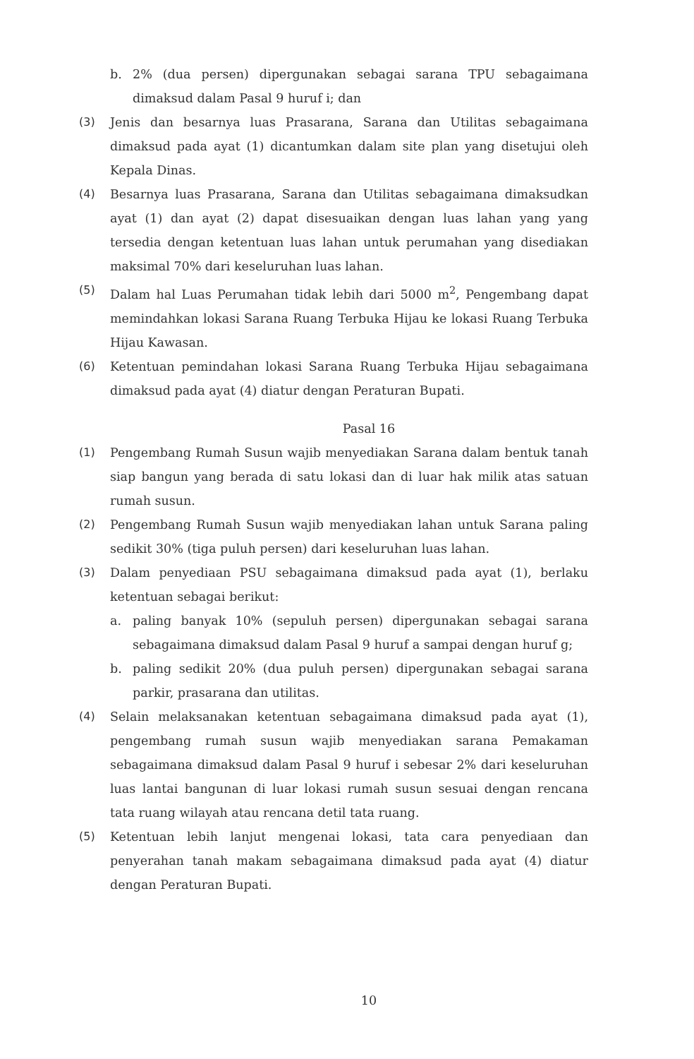b. 2% (dua persen) dipergunakan sebagai sarana TPU sebagaimana dimaksud dalam Pasal 9 huruf i; dan
(3) Jenis dan besarnya luas Prasarana, Sarana dan Utilitas sebagaimana dimaksud pada ayat (1) dicantumkan dalam site plan yang disetujui oleh Kepala Dinas.
(4) Besarnya luas Prasarana, Sarana dan Utilitas sebagaimana dimaksudkan ayat (1) dan ayat (2) dapat disesuaikan dengan luas lahan yang yang tersedia dengan ketentuan luas lahan untuk perumahan yang disediakan maksimal 70% dari keseluruhan luas lahan.
(5) Dalam hal Luas Perumahan tidak lebih dari 5000 m<sup>2</sup>, Pengembang dapat memindahkan lokasi Sarana Ruang Terbuka Hijau ke lokasi Ruang Terbuka Hijau Kawasan.
(6) Ketentuan pemindahan lokasi Sarana Ruang Terbuka Hijau sebagaimana dimaksud pada ayat (4) diatur dengan Peraturan Bupati.
Pasal 16
(1) Pengembang Rumah Susun wajib menyediakan Sarana dalam bentuk tanah siap bangun yang berada di satu lokasi dan di luar hak milik atas satuan rumah susun.
(2) Pengembang Rumah Susun wajib menyediakan lahan untuk Sarana paling sedikit 30% (tiga puluh persen) dari keseluruhan luas lahan.
(3) Dalam penyediaan PSU sebagaimana dimaksud pada ayat (1), berlaku ketentuan sebagai berikut:
a. paling banyak 10% (sepuluh persen) dipergunakan sebagai sarana sebagaimana dimaksud dalam Pasal 9 huruf a sampai dengan huruf g;
b. paling sedikit 20% (dua puluh persen) dipergunakan sebagai sarana parkir, prasarana dan utilitas.
(4) Selain melaksanakan ketentuan sebagaimana dimaksud pada ayat (1), pengembang rumah susun wajib menyediakan sarana Pemakaman sebagaimana dimaksud dalam Pasal 9 huruf i sebesar 2% dari keseluruhan luas lantai bangunan di luar lokasi rumah susun sesuai dengan rencana tata ruang wilayah atau rencana detil tata ruang.
(5) Ketentuan lebih lanjut mengenai lokasi, tata cara penyediaan dan penyerahan tanah makam sebagaimana dimaksud pada ayat (4) diatur dengan Peraturan Bupati.
10